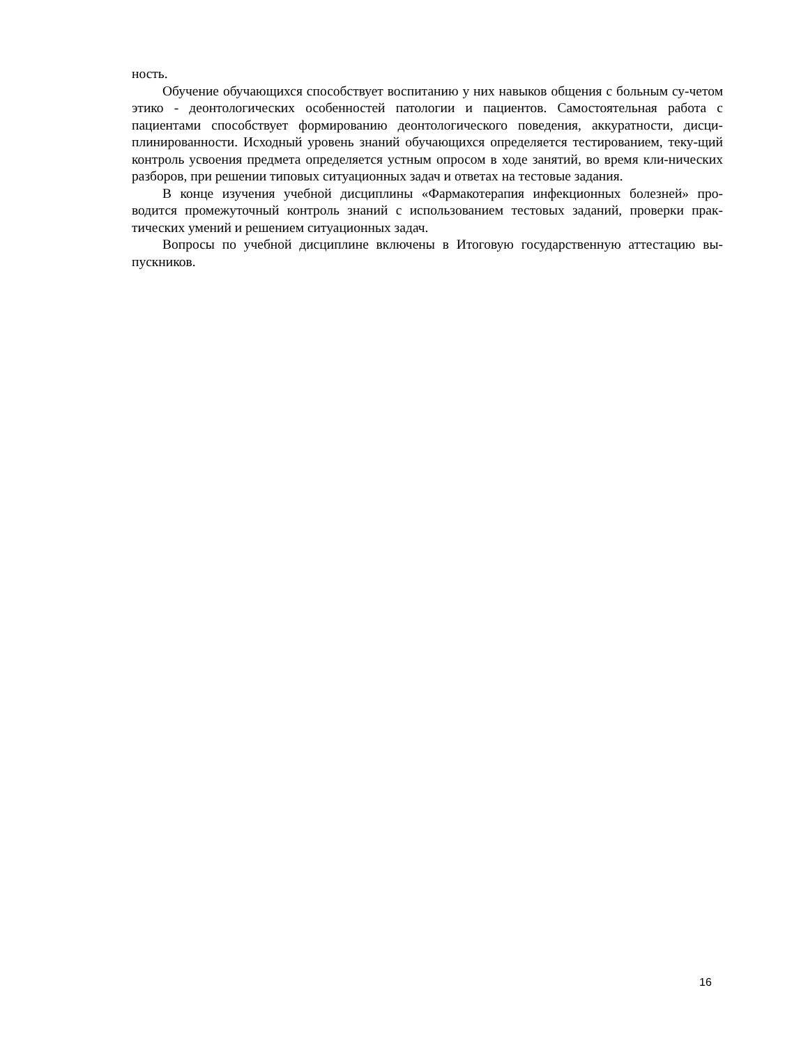ность.
Обучение обучающихся способствует воспитанию у них навыков общения с больным су-четом этико - деонтологических особенностей патологии и пациентов. Самостоятельная работа с пациентами способствует формированию деонтологического поведения, аккуратности, дисци-плинированности. Исходный уровень знаний обучающихся определяется тестированием, теку-щий контроль усвоения предмета определяется устным опросом в ходе занятий, во время кли-нических разборов, при решении типовых ситуационных задач и ответах на тестовые задания.
В конце изучения учебной дисциплины «Фармакотерапия инфекционных болезней» про-водится промежуточный контроль знаний с использованием тестовых заданий, проверки прак-тических умений и решением ситуационных задач.
Вопросы по учебной дисциплине включены в Итоговую государственную аттестацию вы-пускников.
16